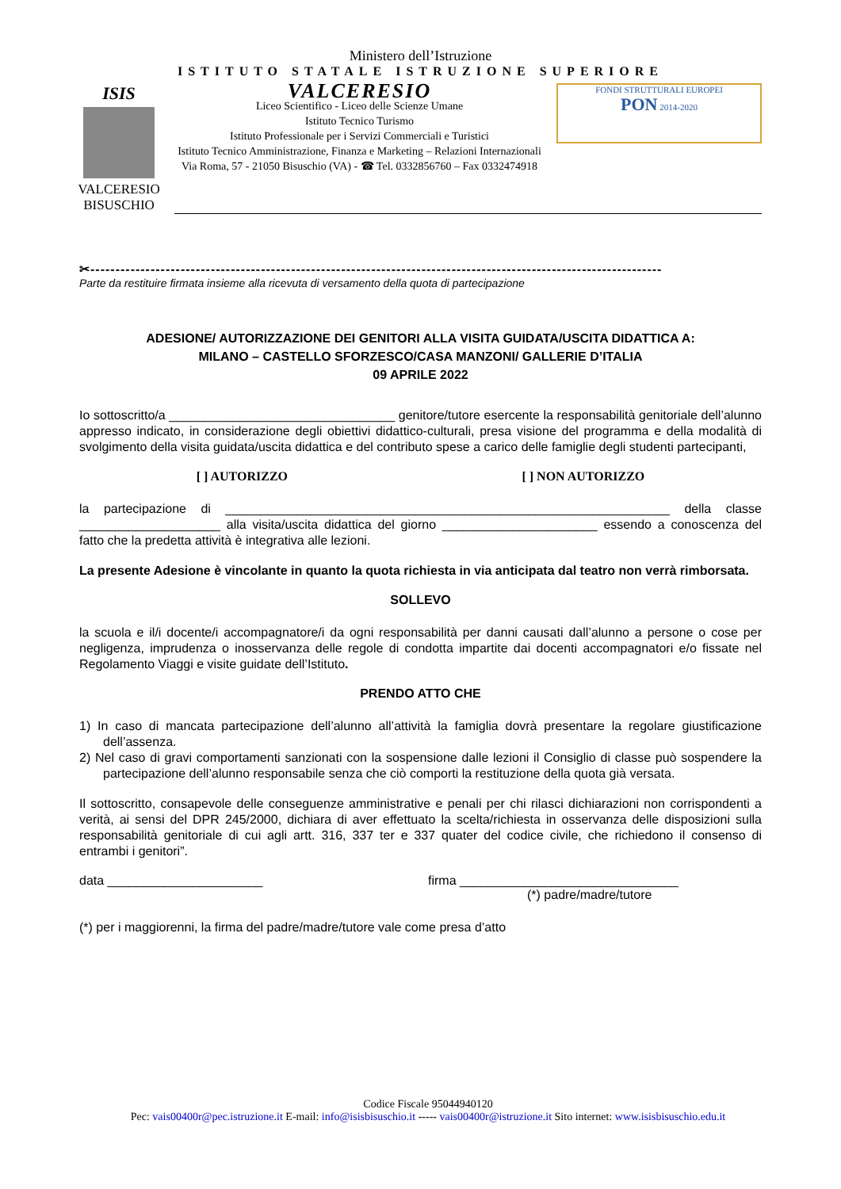Ministero dell’Istruzione
ISTITUTO STATALE ISTRUZIONE SUPERIORE
ISIS
VALCERESIO BISUSCHIO
VALCERESIO
Liceo Scientifico - Liceo delle Scienze Umane
Istituto Tecnico Turismo
Istituto Professionale per i Servizi Commerciali e Turistici
Istituto Tecnico Amministrazione, Finanza e Marketing – Relazioni Internazionali
Via Roma, 57 - 21050 Bisuschio (VA) - ☎ Tel. 0332856760 – Fax 0332474918
FONDI STRUTTURALI EUROPEI
PON 2014-2020
✂------------------------------------------------------------------------------------------------------------------
Parte da restituire firmata insieme alla ricevuta di versamento della quota di partecipazione
ADESIONE/ AUTORIZZAZIONE DEI GENITORI ALLA VISITA GUIDATA/USCITA DIDATTICA A:
MILANO – CASTELLO SFORZESCO/CASA MANZONI/ GALLERIE D’ITALIA
09 APRILE 2022
Io sottoscritto/a ________________________________ genitore/tutore esercente la responsabilità genitoriale dell’alunno appresso indicato, in considerazione degli obiettivi didattico-culturali, presa visione del programma e della modalità di svolgimento della visita guidata/uscita didattica e del contributo spese a carico delle famiglie degli studenti partecipanti,
[ ] AUTORIZZO [ ] NON AUTORIZZO
la partecipazione di _______________________________________________________________ della classe ____________________ alla visita/uscita didattica del giorno ______________________ essendo a conoscenza del fatto che la predetta attività è integrativa alle lezioni.
La presente Adesione è vincolante in quanto la quota richiesta in via anticipata dal teatro non verrà rimborsata.
SOLLEVO
la scuola e il/i docente/i accompagnatore/i da ogni responsabilità per danni causati dall’alunno a persone o cose per negligenza, imprudenza o inosservanza delle regole di condotta impartite dai docenti accompagnatori e/o fissate nel Regolamento Viaggi e visite guidate dell’Istituto.
PRENDO ATTO CHE
1) In caso di mancata partecipazione dell’alunno all’attività la famiglia dovrà presentare la regolare giustificazione dell’assenza.
2) Nel caso di gravi comportamenti sanzionati con la sospensione dalle lezioni il Consiglio di classe può sospendere la partecipazione dell’alunno responsabile senza che ciò comporti la restituzione della quota già versata.
Il sottoscritto, consapevole delle conseguenze amministrative e penali per chi rilasci dichiarazioni non corrispondenti a verità, ai sensi del DPR 245/2000, dichiara di aver effettuato la scelta/richiesta in osservanza delle disposizioni sulla responsabilità genitoriale di cui agli artt. 316, 337 ter e 337 quater del codice civile, che richiedono il consenso di entrambi i genitori”.
data ______________________ firma _______________________________
(*) padre/madre/tutore
(*) per i maggiorenni, la firma del padre/madre/tutore vale come presa d’atto
Codice Fiscale 95044940120
Pec: vais00400r@pec.istruzione.it E-mail: info@isisbisuschio.it ----- vais00400r@istruzione.it Sito internet: www.isisbisuschio.edu.it